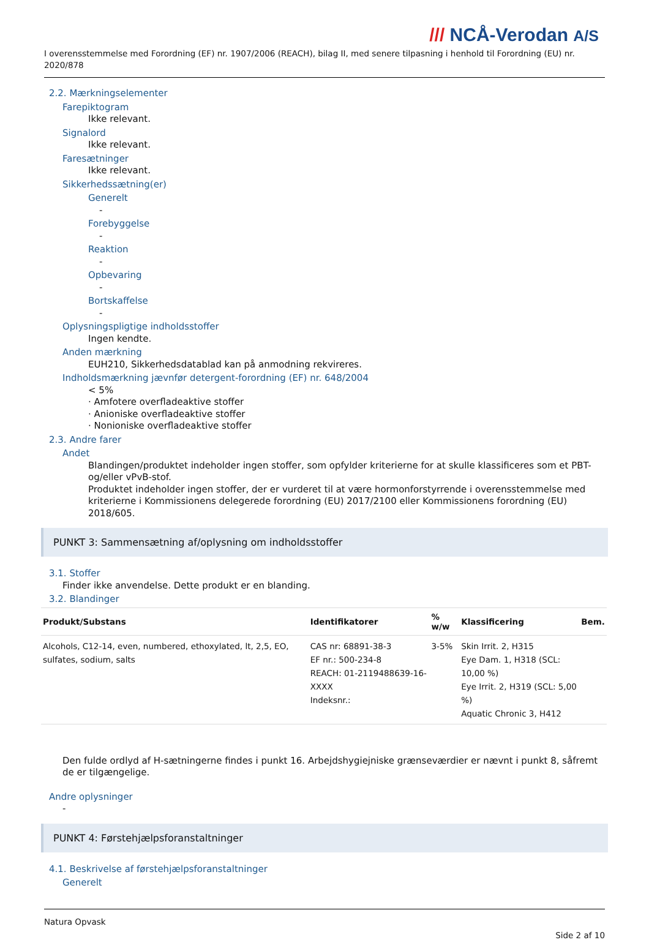/// NCÅ-Verodan A/S
I overensstemmelse med Forordning (EF) nr. 1907/2006 (REACH), bilag II, med senere tilpasning i henhold til Forordning (EU) nr. 2020/878
2.2. Mærkningselementer
Farepiktogram
Ikke relevant.
Signalord
Ikke relevant.
Faresætninger
Ikke relevant.
Sikkerhedssætning(er)
Generelt
-
Forebyggelse
-
Reaktion
-
Opbevaring
-
Bortskaffelse
-
Oplysningspligtige indholdsstoffer
Ingen kendte.
Anden mærkning
EUH210, Sikkerhedsdatablad kan på anmodning rekvireres.
Indholdsmærkning jævnfør detergent-forordning (EF) nr. 648/2004
< 5%
· Amfotere overfladeaktive stoffer
· Anioniske overfladeaktive stoffer
· Nonioniske overfladeaktive stoffer
2.3. Andre farer
Andet
Blandingen/produktet indeholder ingen stoffer, som opfylder kriterierne for at skulle klassificeres som et PBT- og/eller vPvB-stof.
Produktet indeholder ingen stoffer, der er vurderet til at være hormonforstyrrende i overensstemmelse med kriterierne i Kommissionens delegerede forordning (EU) 2017/2100 eller Kommissionens forordning (EU) 2018/605.
PUNKT 3: Sammensætning af/oplysning om indholdsstoffer
3.1. Stoffer
Finder ikke anvendelse. Dette produkt er en blanding.
3.2. Blandinger
| Produkt/Substans | Identifikatorer | % w/w | Klassificering | Bem. |
| --- | --- | --- | --- | --- |
| Alcohols, C12-14, even, numbered, ethoxylated, lt, 2,5, EO, sulfates, sodium, salts | CAS nr: 68891-38-3 EF nr.: 500-234-8 REACH: 01-2119488639-16-XXXX Indeksnr.: | 3-5% | Skin Irrit. 2, H315 Eye Dam. 1, H318 (SCL: 10,00 %) Eye Irrit. 2, H319 (SCL: 5,00 %) Aquatic Chronic 3, H412 | |
Den fulde ordlyd af H-sætningerne findes i punkt 16. Arbejdshygiejniske grænseværdier er nævnt i punkt 8, såfremt de er tilgængelige.
Andre oplysninger
-
PUNKT 4: Førstehjælpsforanstaltninger
4.1. Beskrivelse af førstehjælpsforanstaltninger
Generelt
Natura Opvask
Side 2 af 10